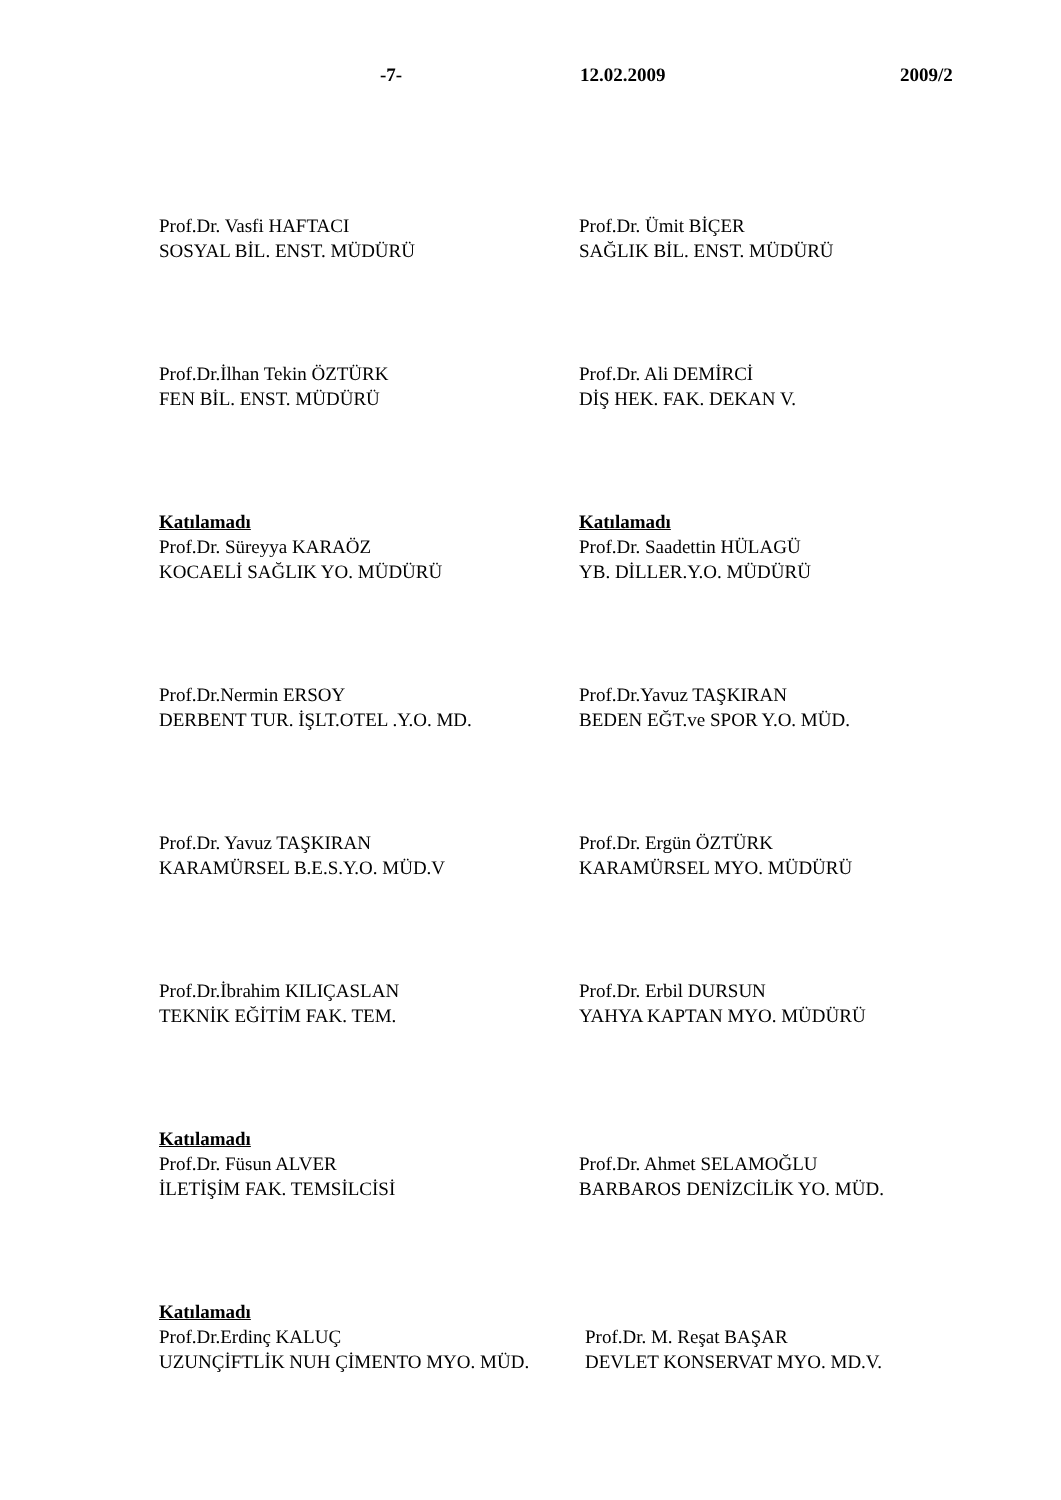-7- 12.02.2009 2009/2
Prof.Dr. Vasfi HAFTACI
SOSYAL BİL. ENST. MÜDÜRÜ
Prof.Dr. Ümit BİÇER
SAĞLIK BİL. ENST. MÜDÜRÜ
Prof.Dr.İlhan Tekin ÖZTÜRK
FEN BİL. ENST. MÜDÜRÜ
Prof.Dr. Ali DEMİRCİ
DİŞ HEK. FAK. DEKAN V.
Katılamadı
Prof.Dr. Süreyya KARAÖZ
KOCAELİ SAĞLIK YO. MÜDÜRÜ
Katılamadı
Prof.Dr. Saadettin HÜLAGÜ
YB. DİLLER.Y.O. MÜDÜRÜ
Prof.Dr.Nermin ERSOY
DERBENT TUR. İŞLT.OTEL .Y.O. MD.
Prof.Dr.Yavuz TAŞKIRAN
BEDEN EĞT.ve SPOR Y.O. MÜD.
Prof.Dr. Yavuz TAŞKIRAN
KARAMÜRSEL B.E.S.Y.O. MÜD.V
Prof.Dr. Ergün ÖZTÜRK
KARAMÜRSEL MYO. MÜDÜRÜ
Prof.Dr.İbrahim KILIÇASLAN
TEKNİK EĞİTİM FAK. TEM.
Prof.Dr. Erbil DURSUN
YAHYA KAPTAN MYO. MÜDÜRÜ
Katılamadı
Prof.Dr. Füsun ALVER
İLETİŞİM FAK. TEMSİLCİSİ
Prof.Dr. Ahmet SELAMOĞLU
BARBAROS DENİZCİLİK YO. MÜD.
Katılamadı
Prof.Dr.Erdinç KALUÇ
UZUNÇİFTLİK NUH ÇİMENTO MYO. MÜD.
Prof.Dr. M. Reşat BAŞAR
DEVLET KONSERVAT MYO. MD.V.